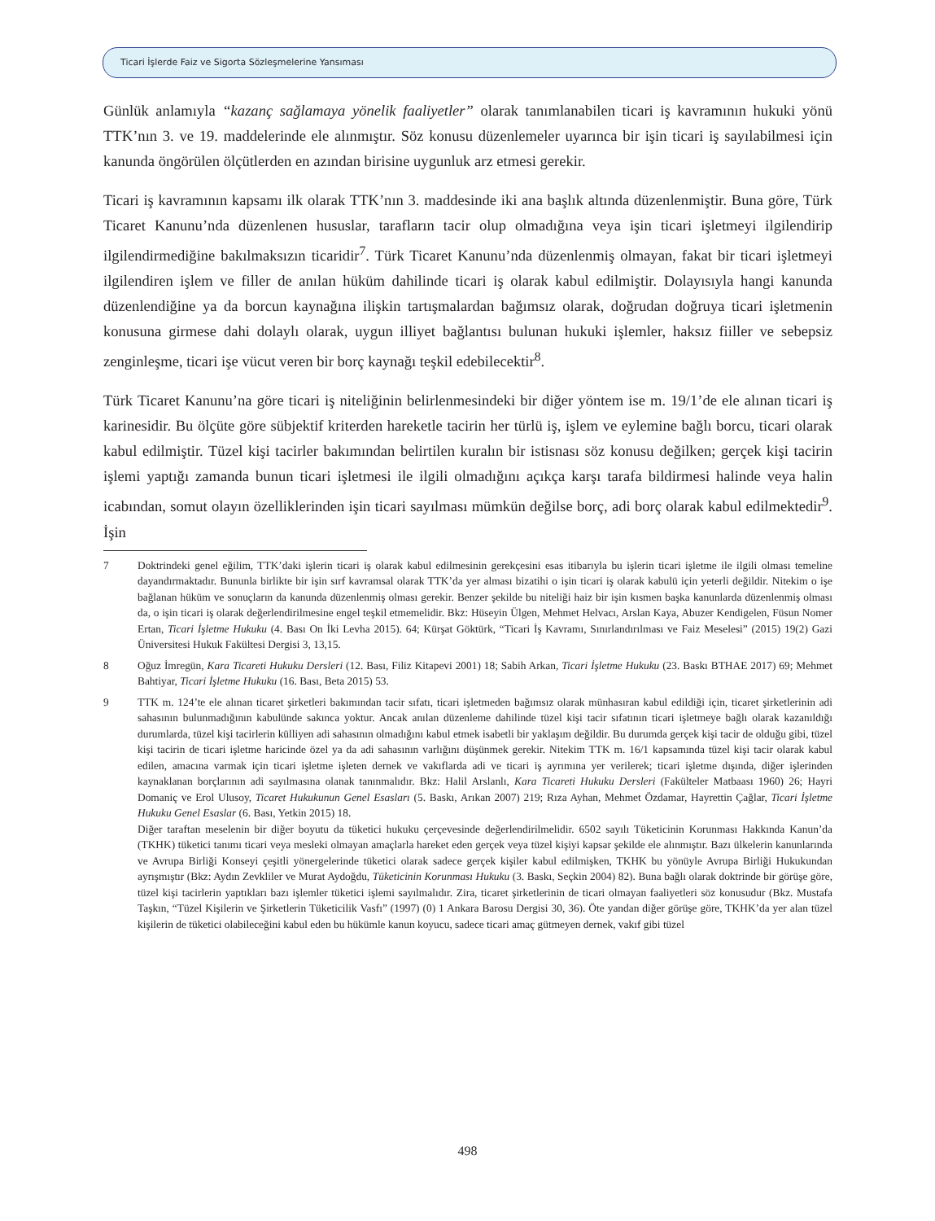Ticari İşlerde Faiz ve Sigorta Sözleşmelerine Yansıması
Günlük anlamıyla “kazanç sağlamaya yönelik faaliyetler” olarak tanımlanabilen ticari iş kavramının hukuki yönü TTK’nın 3. ve 19. maddelerinde ele alınmıştır. Söz konusu düzenlemeler uyarınca bir işin ticari iş sayılabilmesi için kanunda öngörülen ölçütlerden en azından birisine uygunluk arz etmesi gerekir.
Ticari iş kavramının kapsamı ilk olarak TTK’nın 3. maddesinde iki ana başlık altında düzenlenmiştir. Buna göre, Türk Ticaret Kanunu’nda düzenlenen hususlar, tarafların tacir olup olmadığına veya işin ticari işletmeyi ilgilendirip ilgilendirmediğine bakılmaksızın ticaridir<sup>7</sup>. Türk Ticaret Kanunu’nda düzenlenmiş olmayan, fakat bir ticari işletmeyi ilgilendiren işlem ve filler de anılan hüküm dahilinde ticari iş olarak kabul edilmiştir. Dolayısıyla hangi kanunda düzenlendiğine ya da borcun kaynağına ilişkin tartışmalardan bağımsız olarak, doğrudan doğruya ticari işletmenin konusuna girmese dahi dolaylı olarak, uygun illiyet bağlantısı bulunan hukuki işlemler, haksız fiiller ve sebepsiz zenginleşme, ticari işe vücut veren bir borç kaynağı teşkil edebilecektir<sup>8</sup>.
Türk Ticaret Kanunu’na göre ticari iş niteliğinin belirlenmesindeki bir diğer yöntem ise m. 19/1’de ele alınan ticari iş karinesidir. Bu ölçüte göre sübjektif kriterden hareketle tacirin her türlü iş, işlem ve eylemine bağlı borcu, ticari olarak kabul edilmiştir. Tüzel kişi tacirler bakımından belirtilen kuralın bir istisnası söz konusu değilken; gerçek kişi tacirin işlemi yaptığı zamanda bunun ticari işletmesi ile ilgili olmadığını açıkça karşı tarafa bildirmesi halinde veya halin icabından, somut olayın özelliklerinden işin ticari sayılması mümkün değilse borç, adi borç olarak kabul edilmektedir<sup>9</sup>. İşin
7 Doktrindeki genel eğilim, TTK’daki işlerin ticari iş olarak kabul edilmesinin gerekçesini esas itibarıyla bu işlerin ticari işletme ile ilgili olması temeline dayandırmaktadır. Bununla birlikte bir işin sırf kavramsal olarak TTK’da yer alması bizatihi o işin ticari iş olarak kabulü için yeterli değildir. Nitekim o işe bağlanan hüküm ve sonuçların da kanunda düzenlenmiş olması gerekir. Benzer şekilde bu niteliği haiz bir işin kısmen başka kanunlarda düzenlenmiş olması da, o işin ticari iş olarak değerlendirilmesine engel teşkil etmemelidir. Bkz: Hüseyin Ülgen, Mehmet Helvacı, Arslan Kaya, Abuzer Kendigelen, Füsun Nomer Ertan, Ticari İşletme Hukuku (4. Bası On İki Levha 2015). 64; Kürşat Göktürk, “Ticari İş Kavramı, Sınırlandırılması ve Faiz Meselesi” (2015) 19(2) Gazi Üniversitesi Hukuk Fakültesi Dergisi 3, 13,15.
8 Oğuz İmregün, Kara Ticareti Hukuku Dersleri (12. Bası, Filiz Kitapevi 2001) 18; Sabih Arkan, Ticari İşletme Hukuku (23. Baskı BTHAE 2017) 69; Mehmet Bahtiyar, Ticari İşletme Hukuku (16. Bası, Beta 2015) 53.
9 TTK m. 124’te ele alınan ticaret şirketleri bakımından tacir sıfatı, ticari işletmeden bağımsız olarak münhasıran kabul edildiği için, ticaret şirketlerinin adi sahasının bulunmadığının kabulünde sakınca yoktur. Ancak anılan düzenleme dahilinde tüzel kişi tacir sıfatının ticari işletmeye bağlı olarak kazanıldığı durumlarda, tüzel kişi tacirlerin külliyen adi sahasının olmadığını kabul etmek isabetli bir yaklaşım değildir. Bu durumda gerçek kişi tacir de olduğu gibi, tüzel kişi tacirin de ticari işletme haricinde özel ya da adi sahasının varlığını düşünmek gerekir. Nitekim TTK m. 16/1 kapsamında tüzel kişi tacir olarak kabul edilen, amacına varmak için ticari işletme işleten dernek ve vakıflarda adi ve ticari iş ayrımına yer verilerek; ticari işletme dışında, diğer işlerinden kaynaklanan borçlarının adi sayılmasına olanak tanınmalıdır. Bkz: Halil Arslanlı, Kara Ticareti Hukuku Dersleri (Fakülteler Matbaası 1960) 26; Hayri Domaniç ve Erol Ulusoy, Ticaret Hukukunun Genel Esasları (5. Baskı, Arıkan 2007) 219; Rıza Ayhan, Mehmet Özdamar, Hayrettin Çağlar, Ticari İşletme Hukuku Genel Esaslar (6. Bası, Yetkin 2015) 18.
Diğer taraftan meselenin bir diğer boyutu da tüketici hukuku çerçevesinde değerlendirilmelidir. 6502 sayılı Tüketicinin Korunması Hakkında Kanun’da (TKHK) tüketici tanımı ticari veya mesleki olmayan amaçlarla hareket eden gerçek veya tüzel kişiyi kapsar şekilde ele alınmıştır. Bazı ülkelerin kanunlarında ve Avrupa Birliği Konseyi çeşitli yönergelerinde tüketici olarak sadece gerçek kişiler kabul edilmişken, TKHK bu yönüyle Avrupa Birliği Hukukundan ayrışmıştır (Bkz: Aydın Zevkliler ve Murat Aydoğdu, Tüketicinin Korunması Hukuku (3. Baskı, Seçkin 2004) 82). Buna bağlı olarak doktrinde bir görüşe göre, tüzel kişi tacirlerin yaptıkları bazı işlemler tüketici işlemi sayılmalıdır. Zira, ticaret şirketlerinin de ticari olmayan faaliyetleri söz konusudur (Bkz. Mustafa Taşkın, “Tüzel Kişilerin ve Şirketlerin Tüketicilik Vasfı” (1997) (0) 1 Ankara Barosu Dergisi 30, 36). Öte yandan diğer görüşe göre, TKHK’da yer alan tüzel kişilerin de tüketici olabileceğini kabul eden bu hükümle kanun koyucu, sadece ticari amaç gütmeyen dernek, vakıf gibi tüzel
498